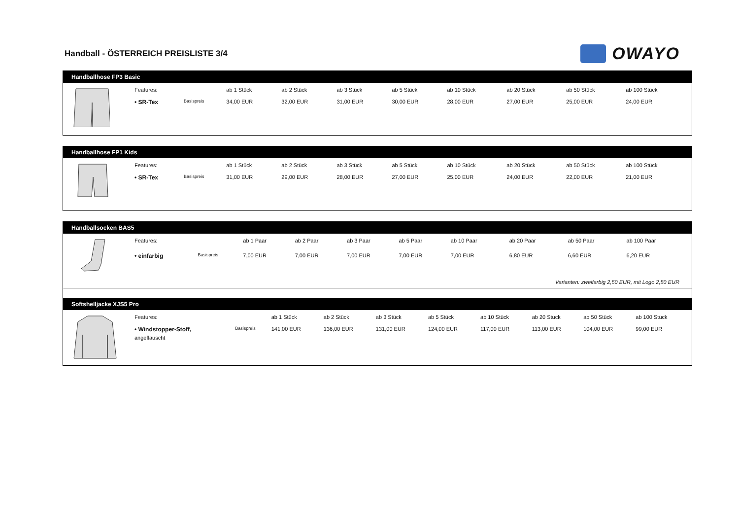Handball - ÖSTERREICH PREISLISTE 3/4
OWAYO
Handballhose FP3 Basic
| | Features: | | ab 1 Stück | ab 2 Stück | ab 3 Stück | ab 5 Stück | ab 10 Stück | ab 20 Stück | ab 50 Stück | ab 100 Stück |
| | • SR-Tex | Basispreis | 34,00 EUR | 32,00 EUR | 31,00 EUR | 30,00 EUR | 28,00 EUR | 27,00 EUR | 25,00 EUR | 24,00 EUR |
Handballhose FP1 Kids
| | Features: | | ab 1 Stück | ab 2 Stück | ab 3 Stück | ab 5 Stück | ab 10 Stück | ab 20 Stück | ab 50 Stück | ab 100 Stück |
| | • SR-Tex | Basispreis | 31,00 EUR | 29,00 EUR | 28,00 EUR | 27,00 EUR | 25,00 EUR | 24,00 EUR | 22,00 EUR | 21,00 EUR |
Handballsocken BAS5
| | Features: | | ab 1 Paar | ab 2 Paar | ab 3 Paar | ab 5 Paar | ab 10 Paar | ab 20 Paar | ab 50 Paar | ab 100 Paar |
| | • einfarbig | Basispreis | 7,00 EUR | 7,00 EUR | 7,00 EUR | 7,00 EUR | 7,00 EUR | 6,80 EUR | 6,60 EUR | 6,20 EUR |
| Varianten: zweifarbig 2,50 EUR, mit Logo 2,50 EUR | | | | | | | | | | |
Softshelljacke XJS5 Pro
| | Features: | | ab 1 Stück | ab 2 Stück | ab 3 Stück | ab 5 Stück | ab 10 Stück | ab 20 Stück | ab 50 Stück | ab 100 Stück |
| | • Windstopper-Stoff, | Basispreis | 141,00 EUR | 136,00 EUR | 131,00 EUR | 124,00 EUR | 117,00 EUR | 113,00 EUR | 104,00 EUR | 99,00 EUR |
| | angeflauscht | | | | | | | | | |